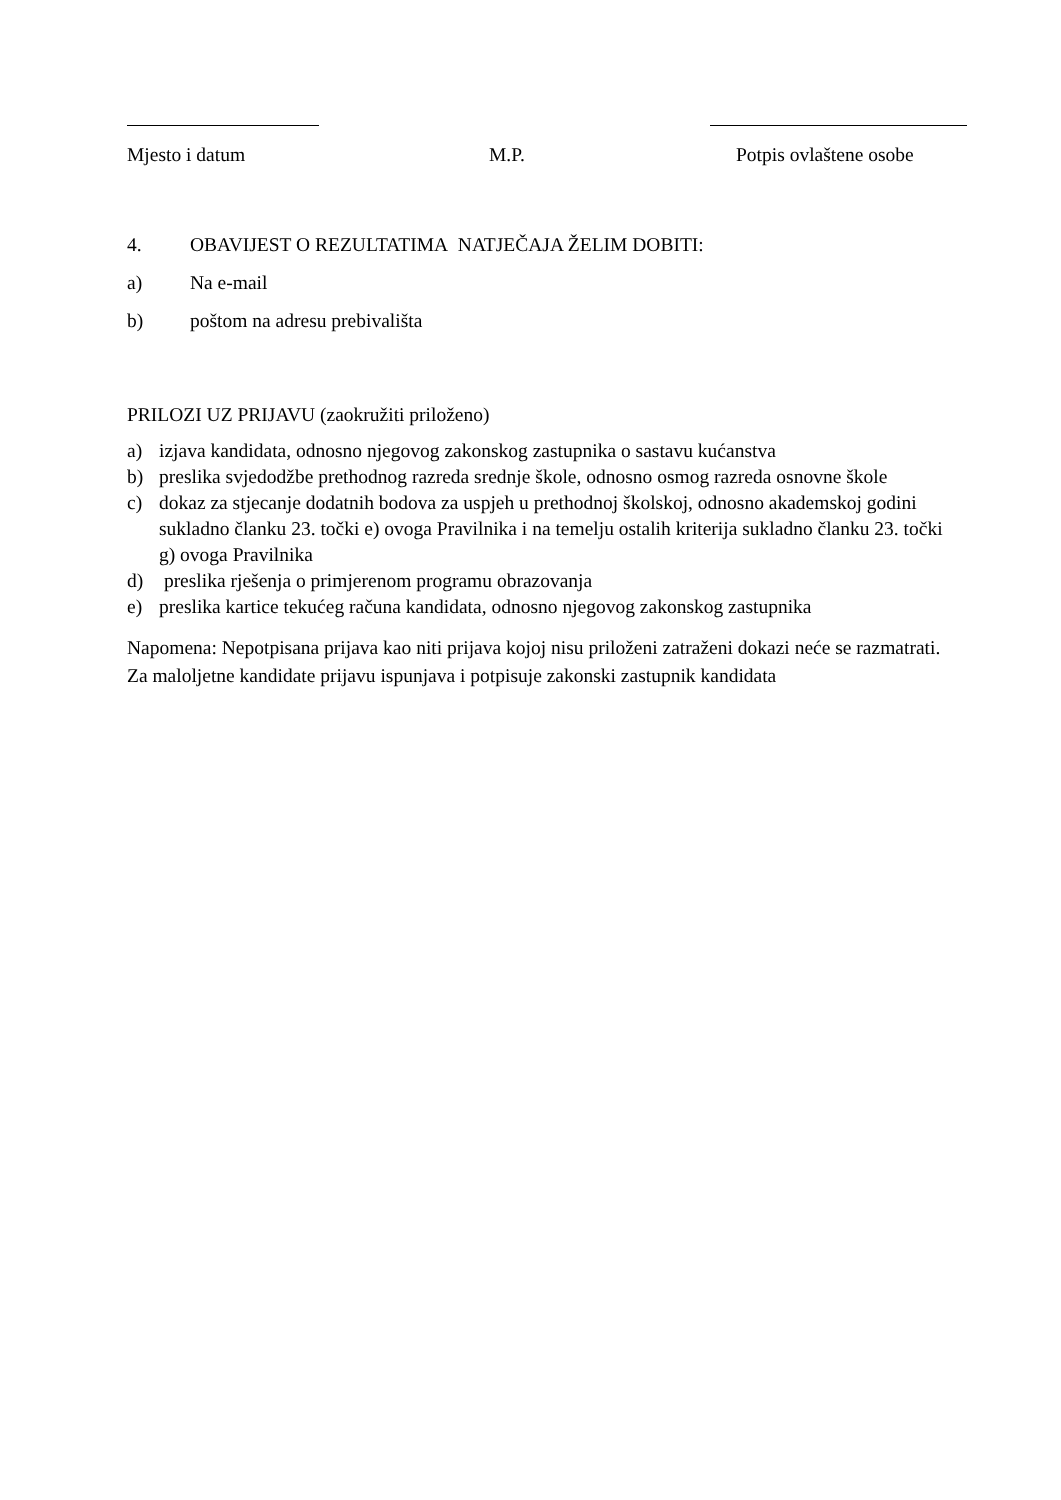Mjesto i datum M.P. Potpis ovlaštene osobe
4. OBAVIJEST O REZULTATIMA NATJEČAJA ŽELIM DOBITI:
a) Na e-mail
b) poštom na adresu prebivališta
PRILOZI UZ PRIJAVU (zaokružiti priloženo)
a) izjava kandidata, odnosno njegovog zakonskog zastupnika o sastavu kućanstva
b) preslika svjedodžbe prethodnog razreda srednje škole, odnosno osmog razreda osnovne škole
c) dokaz za stjecanje dodatnih bodova za uspjeh u prethodnoj školskoj, odnosno akademskoj godini sukladno članku 23. točki e) ovoga Pravilnika i na temelju ostalih kriterija sukladno članku 23. točki g) ovoga Pravilnika
d) preslika rješenja o primjerenom programu obrazovanja
e) preslika kartice tekućeg računa kandidata, odnosno njegovog zakonskog zastupnika
Napomena: Nepotpisana prijava kao niti prijava kojoj nisu priloženi zatraženi dokazi neće se razmatrati. Za maloljetne kandidate prijavu ispunjava i potpisuje zakonski zastupnik kandidata